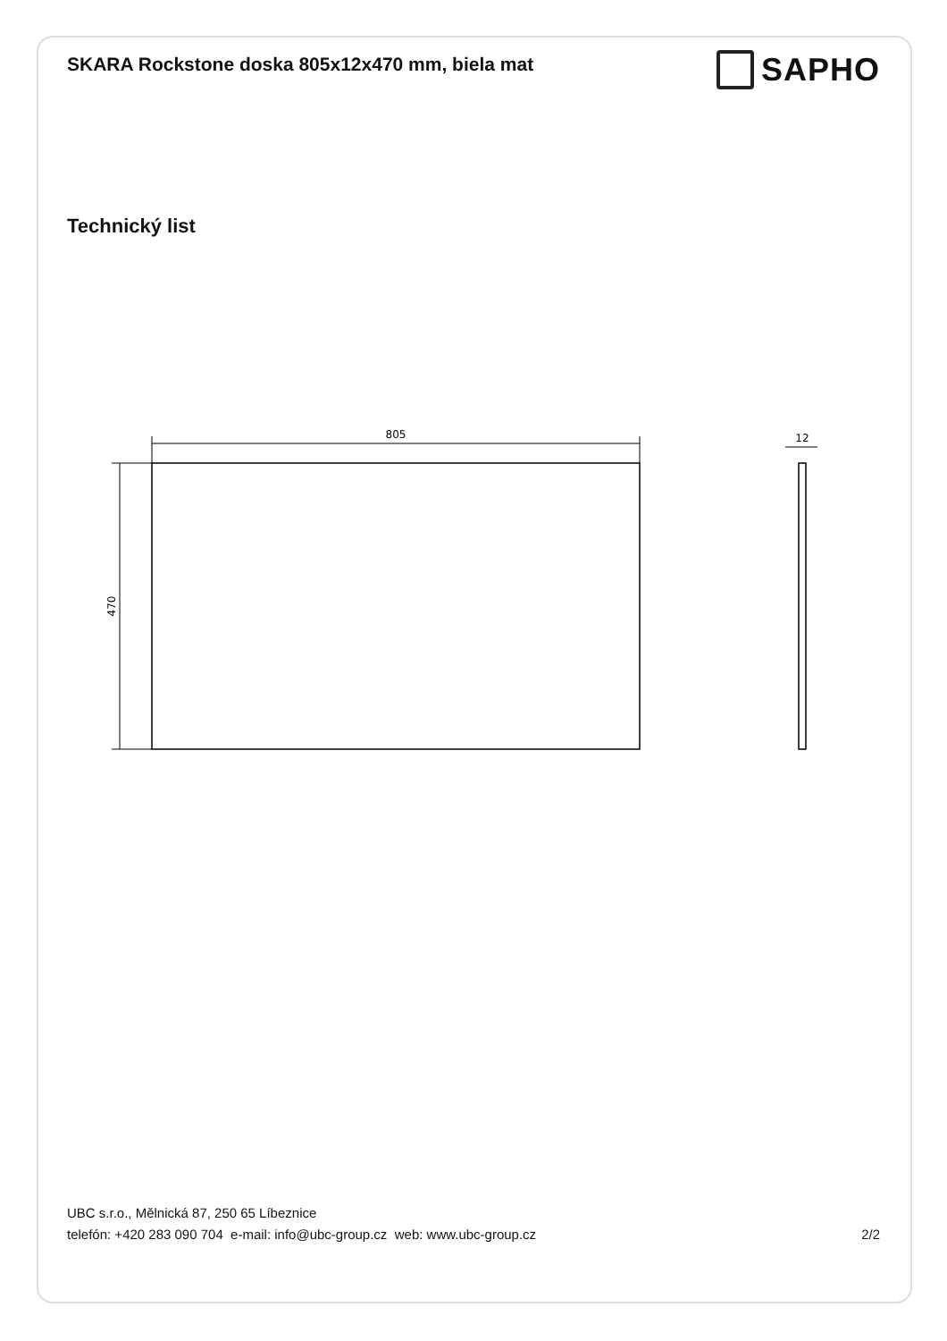SKARA Rockstone doska 805x12x470 mm, biela mat
SAPHO
Technický list
805
470
12
UBC s.r.o., Mělnická 87, 250 65 Líbeznice
telefón: +420 283 090 704 e-mail: info@ubc-group.cz web: www.ubc-group.cz 2/2